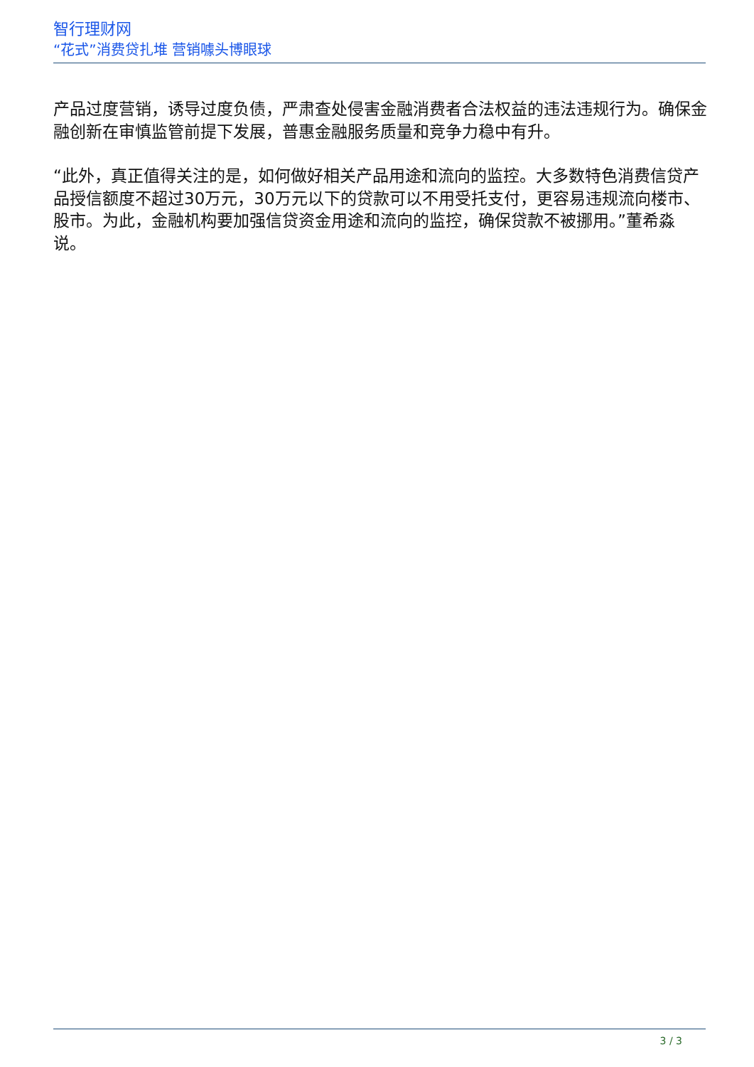智行理财网
“花式”消费贷扎堆 营销噱头博眼球
产品过度营销，诱导过度负债，严肃查处侵害金融消费者合法权益的违法违规行为。确保金融创新在审慎监管前提下发展，普惠金融服务质量和竞争力稳中有升。
“此外，真正值得关注的是，如何做好相关产品用途和流向的监控。大多数特色消费信贷产品授信额度不超过30万元，30万元以下的贷款可以不用受托支付，更容易违规流向楼市、股市。为此，金融机构要加强信贷资金用途和流向的监控，确保贷款不被挪用。”董希淼说。
3 / 3